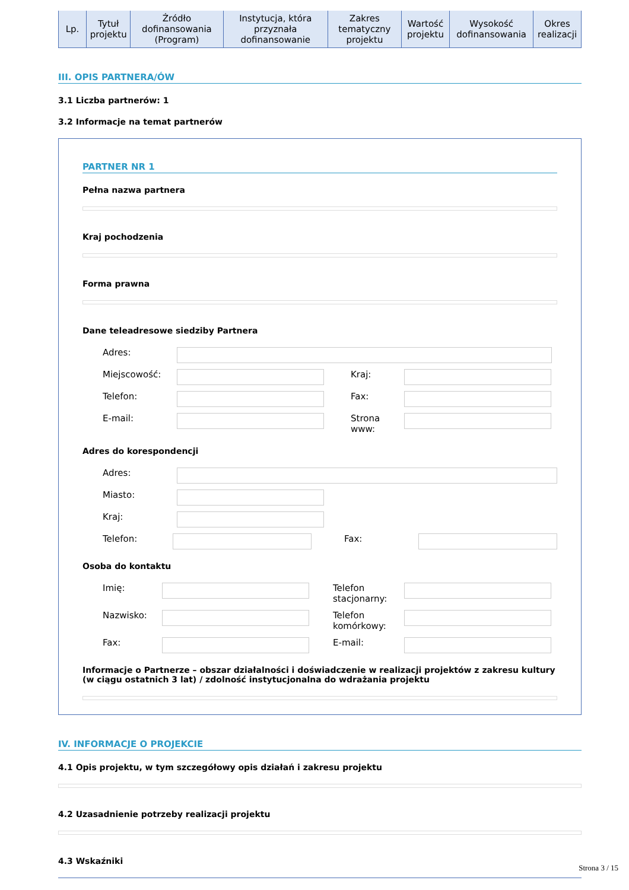| Lp. | Tytuł projektu | Źródło dofinansowania (Program) | Instytucja, która przyznała dofinansowanie | Zakres tematyczny projektu | Wartość projektu | Wysokość dofinansowania | Okres realizacji |
| --- | --- | --- | --- | --- | --- | --- | --- |
III. OPIS PARTNERA/ÓW
3.1 Liczba partnerów: 1
3.2 Informacje na temat partnerów
PARTNER NR 1
Pełna nazwa partnera
Kraj pochodzenia
Forma prawna
Dane teleadresowe siedziby Partnera
Adres:
Miejscowość: Kraj:
Telefon: Fax:
E-mail: Strona www:
Adres do korespondencji
Adres:
Miasto:
Kraj:
Telefon: Fax:
Osoba do kontaktu
Imię: Telefon stacjonarny:
Nazwisko: Telefon komórkowy:
Fax: E-mail:
Informacje o Partnerze – obszar działalności i doświadczenie w realizacji projektów z zakresu kultury (w ciągu ostatnich 3 lat) / zdolność instytucjonalna do wdrażania projektu
IV. INFORMACJE O PROJEKCIE
4.1 Opis projektu, w tym szczegółowy opis działań i zakresu projektu
4.2 Uzasadnienie potrzeby realizacji projektu
4.3 Wskaźniki
Strona 3 / 15